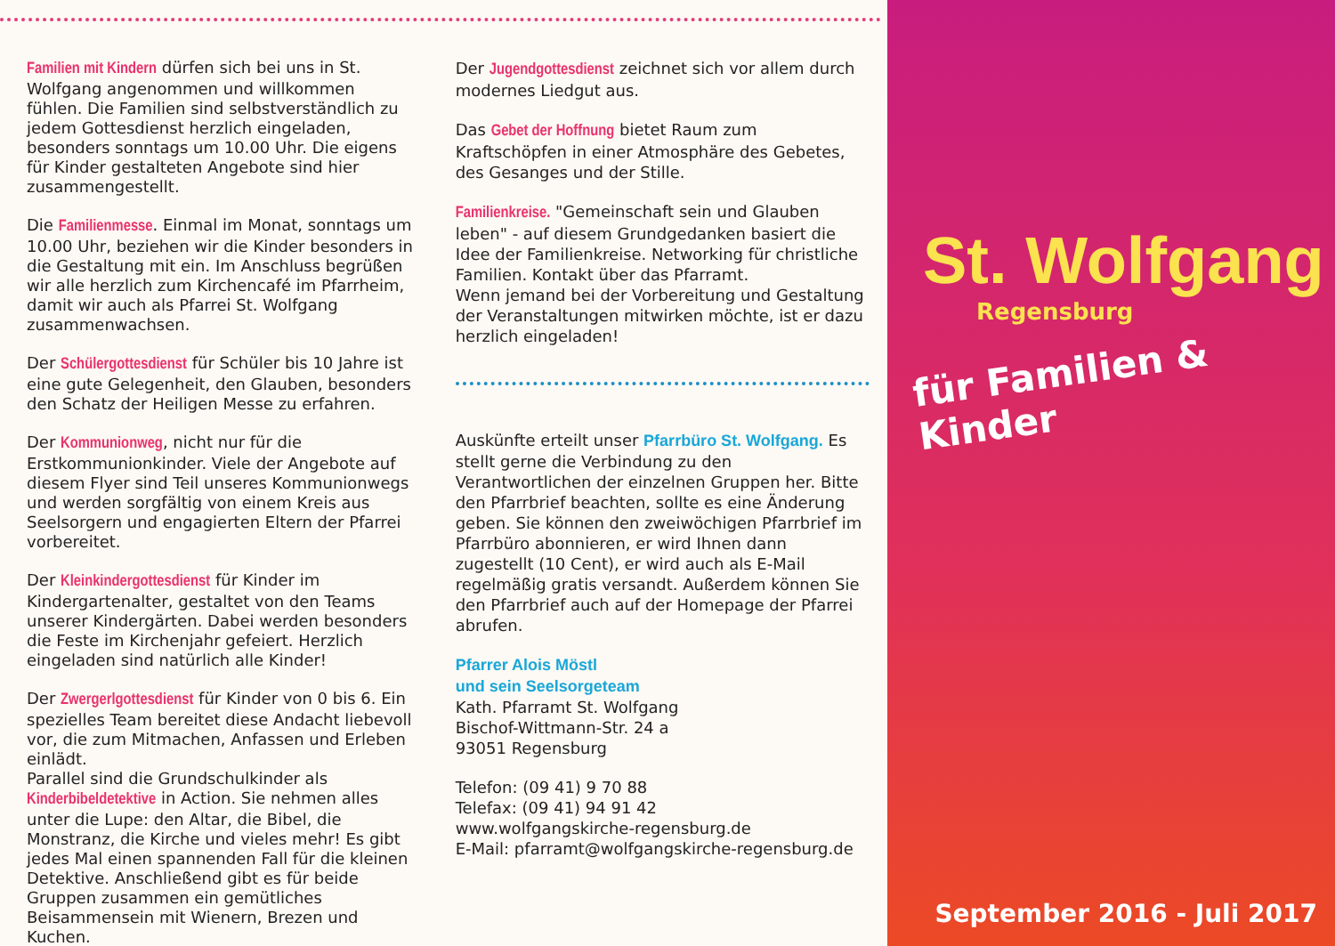Familien mit Kindern dürfen sich bei uns in St. Wolfgang angenommen und willkommen fühlen. Die Familien sind selbstverständlich zu jedem Gottesdienst herzlich eingeladen, besonders sonntags um 10.00 Uhr. Die eigens für Kinder gestalteten Angebote sind hier zusammengestellt.
Die Familienmesse. Einmal im Monat, sonntags um 10.00 Uhr, beziehen wir die Kinder besonders in die Gestaltung mit ein. Im Anschluss begrüßen wir alle herzlich zum Kirchencafé im Pfarrheim, damit wir auch als Pfarrei St. Wolfgang zusammenwachsen.
Der Schülergottesdienst für Schüler bis 10 Jahre ist eine gute Gelegenheit, den Glauben, besonders den Schatz der Heiligen Messe zu erfahren.
Der Kommunionweg, nicht nur für die Erstkommunionkinder. Viele der Angebote auf diesem Flyer sind Teil unseres Kommunionwegs und werden sorgfältig von einem Kreis aus Seelsorgern und engagierten Eltern der Pfarrei vorbereitet.
Der Kleinkindergottesdienst für Kinder im Kindergartenalter, gestaltet von den Teams unserer Kindergärten. Dabei werden besonders die Feste im Kirchenjahr gefeiert. Herzlich eingeladen sind natürlich alle Kinder!
Der Zwergerlgottesdienst für Kinder von 0 bis 6. Ein spezielles Team bereitet diese Andacht liebevoll vor, die zum Mitmachen, Anfassen und Erleben einlädt.
Parallel sind die Grundschulkinder als Kinderbibeldetektive in Action. Sie nehmen alles unter die Lupe: den Altar, die Bibel, die Monstranz, die Kirche und vieles mehr! Es gibt jedes Mal einen spannenden Fall für die kleinen Detektive. Anschließend gibt es für beide Gruppen zusammen ein gemütliches Beisammensein mit Wienern, Brezen und Kuchen.
Der Jugendgottesdienst zeichnet sich vor allem durch modernes Liedgut aus.
Das Gebet der Hoffnung bietet Raum zum Kraftschöpfen in einer Atmosphäre des Gebetes, des Gesanges und der Stille.
Familienkreise. "Gemeinschaft sein und Glauben leben" - auf diesem Grundgedanken basiert die Idee der Familienkreise. Networking für christliche Familien. Kontakt über das Pfarramt.
Wenn jemand bei der Vorbereitung und Gestaltung der Veranstaltungen mitwirken möchte, ist er dazu herzlich eingeladen!
Auskünfte erteilt unser Pfarrbüro St. Wolfgang. Es stellt gerne die Verbindung zu den Verantwortlichen der einzelnen Gruppen her. Bitte den Pfarrbrief beachten, sollte es eine Änderung geben. Sie können den zweiwöchigen Pfarrbrief im Pfarrbüro abonnieren, er wird Ihnen dann zugestellt (10 Cent), er wird auch als E-Mail regelmäßig gratis versandt. Außerdem können Sie den Pfarrbrief auch auf der Homepage der Pfarrei abrufen.
Pfarrer Alois Möstl
und sein Seelsorgeteam
Kath. Pfarramt St. Wolfgang
Bischof-Wittmann-Str. 24 a
93051 Regensburg
Telefon: (09 41) 9 70 88
Telefax: (09 41) 94 91 42
www.wolfgangskirche-regensburg.de
E-Mail: pfarramt@wolfgangskirche-regensburg.de
St. Wolfgang
Regensburg
für Familien & Kinder
September 2016 - Juli 2017